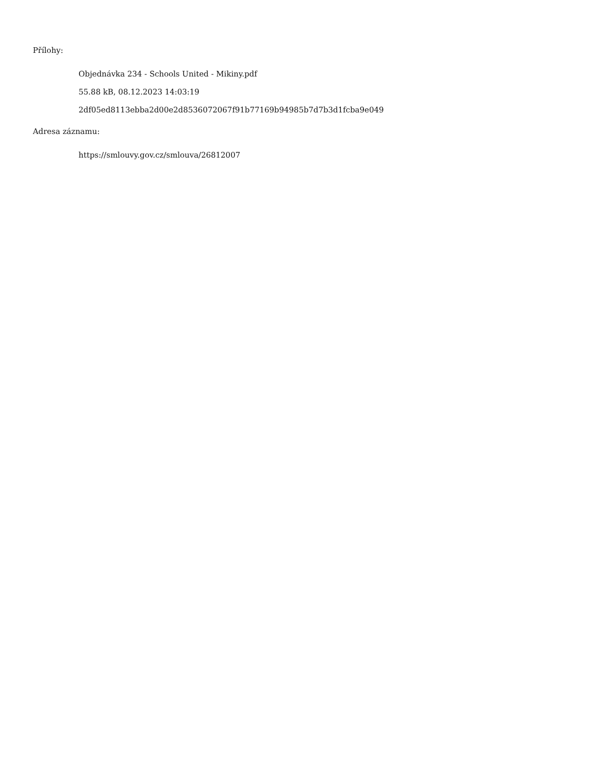Přílohy:
Objednávka 234 - Schools United - Mikiny.pdf
55.88 kB, 08.12.2023 14:03:19
2df05ed8113ebba2d00e2d8536072067f91b77169b94985b7d7b3d1fcba9e049
Adresa záznamu:
https://smlouvy.gov.cz/smlouva/26812007